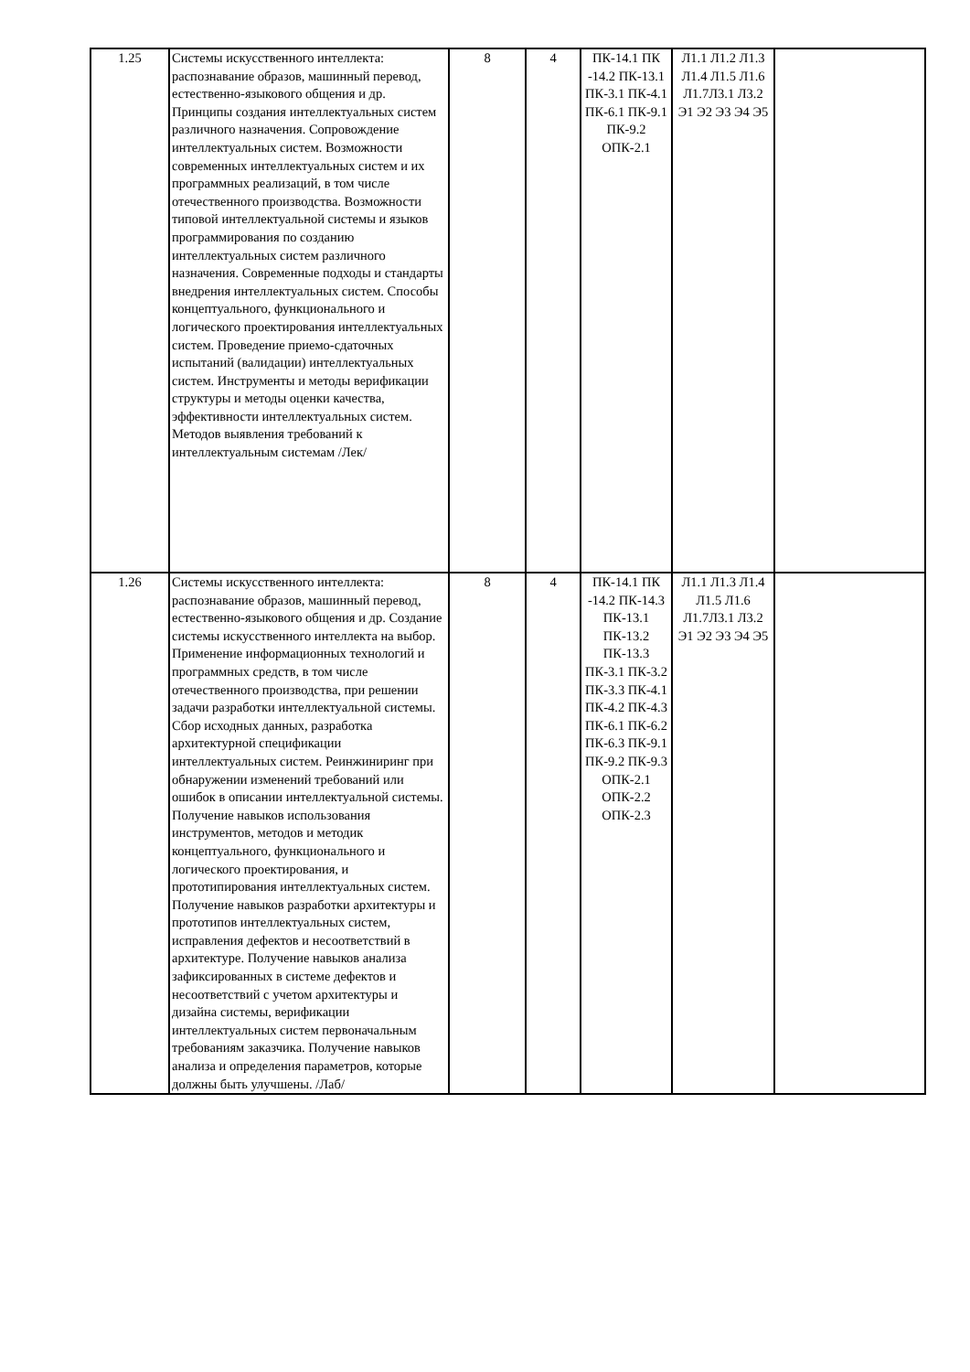| 1.25 | Системы искусственного интеллекта: распознавание образов, машинный перевод, естественно-языкового общения и др. Принципы создания интеллектуальных систем различного назначения. Сопровождение интеллектуальных систем. Возможности современных интеллектуальных систем и их программных реализаций, в том числе отечественного производства. Возможности типовой интеллектуальной системы и языков программирования по созданию интеллектуальных систем различного назначения. Современные подходы и стандарты внедрения интеллектуальных систем. Способы концептуального, функционального и логического проектирования интеллектуальных систем. Проведение приемо-сдаточных испытаний (валидации) интеллектуальных систем. Инструменты и методы верификации структуры и методы оценки качества, эффективности интеллектуальных систем. Методов выявления требований к интеллектуальным системам /Лек/ | 8 | 4 | ПК-14.1 ПК -14.2 ПК-13.1 ПК-3.1 ПК-4.1 ПК-6.1 ПК-9.1 ПК-9.2 ОПК-2.1 | Л1.1 Л1.2 Л1.3 Л1.4 Л1.5 Л1.6 Л1.7Л3.1 Л3.2 Э1 Э2 Э3 Э4 Э5 | |
| 1.26 | Системы искусственного интеллекта: распознавание образов, машинный перевод, естественно-языкового общения и др. Создание системы искусственного интеллекта на выбор. Применение информационных технологий и программных средств, в том числе отечественного производства, при решении задачи разработки интеллектуальной системы. Сбор исходных данных, разработка архитектурной спецификации интеллектуальных систем. Реинжиниринг при обнаружении изменений требований или ошибок в описании интеллектуальной системы. Получение навыков использования инструментов, методов и методик концептуального, функционального и логического проектирования, и прототипирования интеллектуальных систем. Получение навыков разработки архитектуры и прототипов интеллектуальных систем, исправления дефектов и несоответствий в архитектуре. Получение навыков анализа зафиксированных в системе дефектов и несоответствий с учетом архитектуры и дизайна системы, верификации интеллектуальных систем первоначальным требованиям заказчика. Получение навыков анализа и определения параметров, которые должны быть улучшены. /Лаб/ | 8 | 4 | ПК-14.1 ПК -14.2 ПК-14.3 ПК-13.1 ПК-13.2 ПК-13.3 ПК-3.1 ПК-3.2 ПК-3.3 ПК-4.1 ПК-4.2 ПК-4.3 ПК-6.1 ПК-6.2 ПК-6.3 ПК-9.1 ПК-9.2 ПК-9.3 ОПК-2.1 ОПК-2.2 ОПК-2.3 | Л1.1 Л1.3 Л1.4 Л1.5 Л1.6 Л1.7Л3.1 Л3.2 Э1 Э2 Э3 Э4 Э5 | |